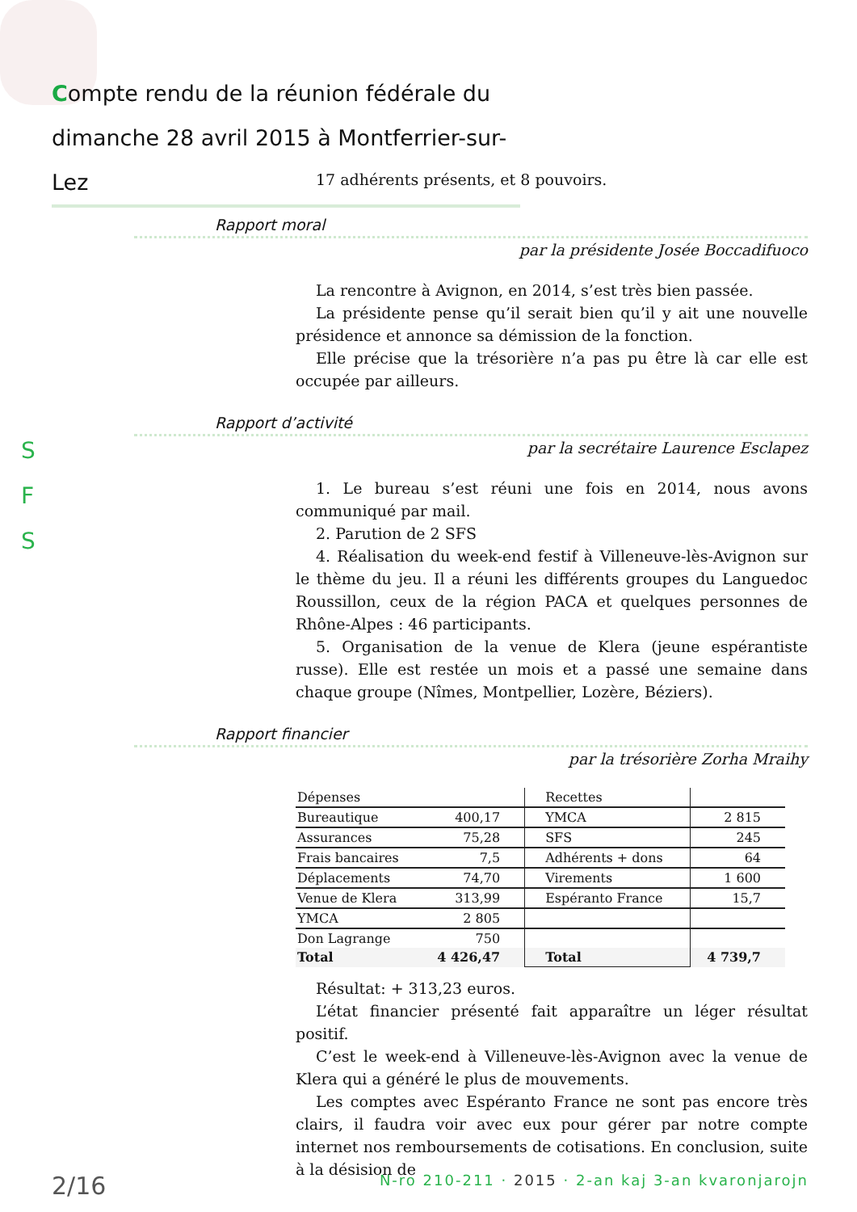Compte rendu de la réunion fédérale du
dimanche 28 avril 2015 à Montferrier-sur-Lez
S
F
S
17 adhérents présents, et 8 pouvoirs.
Rapport moral
par la présidente Josée Boccadifuoco
La rencontre à Avignon, en 2014, s’est très bien passée.
La présidente pense qu’il serait bien qu’il y ait une nouvelle présidence et annonce sa démission de la fonction.
Elle précise que la trésorière n’a pas pu être là car elle est occupée par ailleurs.
Rapport d’activité
par la secrétaire Laurence Esclapez
1. Le bureau s’est réuni une fois en 2014, nous avons communiqué par mail.
2. Parution de 2 SFS
4. Réalisation du week-end festif à Villeneuve-lès-Avignon sur le thème du jeu. Il a réuni les différents groupes du Languedoc Roussillon, ceux de la région PACA et quelques personnes de Rhône-Alpes : 46 participants.
5. Organisation de la venue de Klera (jeune espérantiste russe). Elle est restée un mois et a passé une semaine dans chaque groupe (Nîmes, Montpellier, Lozère, Béziers).
Rapport financier
par la trésorière Zorha Mraihy
| Dépenses | | Recettes | |
| Bureautique | 400,17 | YMCA | 2 815 |
| Assurances | 75,28 | SFS | 245 |
| Frais bancaires | 7,5 | Adhérents + dons | 64 |
| Déplacements | 74,70 | Virements | 1 600 |
| Venue de Klera | 313,99 | Espéranto France | 15,7 |
| YMCA | 2 805 | | |
| Don Lagrange | 750 | | |
| Total | 4 426,47 | Total | 4 739,7 |
Résultat: + 313,23 euros.
L’état financier présenté fait apparaître un léger résultat positif.
C’est le week-end à Villeneuve-lès-Avignon avec la venue de Klera qui a généré le plus de mouvements.
Les comptes avec Espéranto France ne sont pas encore très clairs, il faudra voir avec eux pour gérer par notre compte internet nos remboursements de cotisations. En conclusion, suite à la désision de
2/16 N-ro 210-211 · 2015 · 2-an kaj 3-an kvaronjarojn